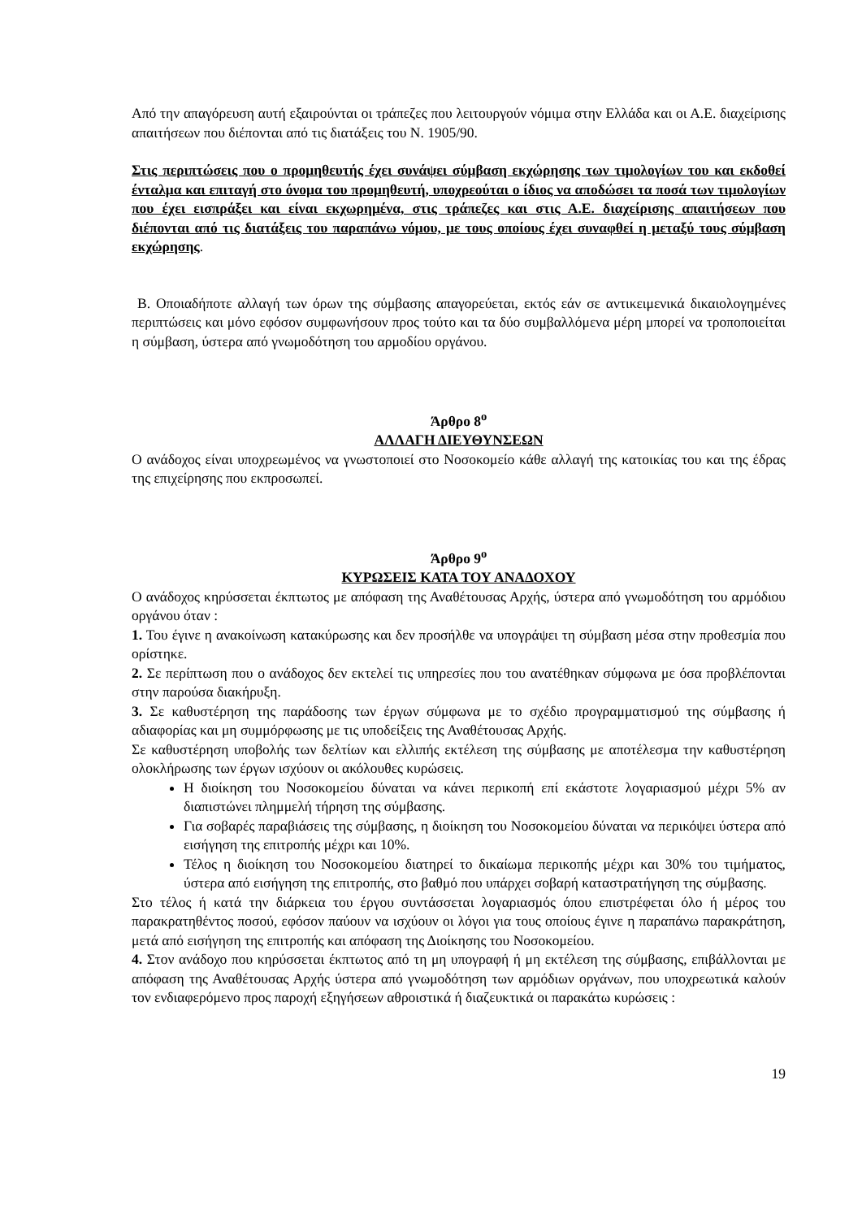Από την απαγόρευση αυτή εξαιρούνται οι τράπεζες που λειτουργούν νόμιμα στην Ελλάδα και οι Α.Ε. διαχείρισης απαιτήσεων που διέπονται από τις διατάξεις του Ν. 1905/90.
Στις περιπτώσεις που ο προμηθευτής έχει συνάψει σύμβαση εκχώρησης των τιμολογίων του και εκδοθεί ένταλμα και επιταγή στο όνομα του προμηθευτή, υποχρεούται ο ίδιος να αποδώσει τα ποσά των τιμολογίων που έχει εισπράξει και είναι εκχωρημένα, στις τράπεζες και στις Α.Ε. διαχείρισης απαιτήσεων που διέπονται από τις διατάξεις του παραπάνω νόμου, με τους οποίους έχει συναφθεί η μεταξύ τους σύμβαση εκχώρησης.
Β. Οποιαδήποτε αλλαγή των όρων της σύμβασης απαγορεύεται, εκτός εάν σε αντικειμενικά δικαιολογημένες περιπτώσεις και μόνο εφόσον συμφωνήσουν προς τούτο και τα δύο συμβαλλόμενα μέρη μπορεί να τροποποιείται η σύμβαση, ύστερα από γνωμοδότηση του αρμοδίου οργάνου.
Άρθρο 8<sup>ο</sup>
ΑΛΛΑΓΗ ΔΙΕΥΘΥΝΣΕΩΝ
Ο ανάδοχος είναι υποχρεωμένος να γνωστοποιεί στο Νοσοκομείο κάθε αλλαγή της κατοικίας του και της έδρας της επιχείρησης που εκπροσωπεί.
Άρθρο 9<sup>ο</sup>
ΚΥΡΩΣΕΙΣ ΚΑΤΑ ΤΟΥ ΑΝΑΔΟΧΟΥ
Ο ανάδοχος κηρύσσεται έκπτωτος με απόφαση της Αναθέτουσας Αρχής, ύστερα από γνωμοδότηση του αρμόδιου οργάνου όταν :
1. Του έγινε η ανακοίνωση κατακύρωσης και δεν προσήλθε να υπογράψει τη σύμβαση μέσα στην προθεσμία που ορίστηκε.
2. Σε περίπτωση που ο ανάδοχος δεν εκτελεί τις υπηρεσίες που του ανατέθηκαν σύμφωνα με όσα προβλέπονται στην παρούσα διακήρυξη.
3. Σε καθυστέρηση της παράδοσης των έργων σύμφωνα με το σχέδιο προγραμματισμού της σύμβασης ή αδιαφορίας και μη συμμόρφωσης με τις υποδείξεις της Αναθέτουσας Αρχής.
Σε καθυστέρηση υποβολής των δελτίων και ελλιπής εκτέλεση της σύμβασης με αποτέλεσμα την καθυστέρηση ολοκλήρωσης των έργων ισχύουν οι ακόλουθες κυρώσεις.
Η διοίκηση του Νοσοκομείου δύναται να κάνει περικοπή επί εκάστοτε λογαριασμού μέχρι 5% αν διαπιστώνει πλημμελή τήρηση της σύμβασης.
Για σοβαρές παραβιάσεις της σύμβασης, η διοίκηση του Νοσοκομείου δύναται να περικόψει ύστερα από εισήγηση της επιτροπής μέχρι και 10%.
Τέλος η διοίκηση του Νοσοκομείου διατηρεί το δικαίωμα περικοπής μέχρι και 30% του τιμήματος, ύστερα από εισήγηση της επιτροπής, στο βαθμό που υπάρχει σοβαρή καταστρατήγηση της σύμβασης.
Στο τέλος ή κατά την διάρκεια του έργου συντάσσεται λογαριασμός όπου επιστρέφεται όλο ή μέρος του παρακρατηθέντος ποσού, εφόσον παύουν να ισχύουν οι λόγοι για τους οποίους έγινε η παραπάνω παρακράτηση, μετά από εισήγηση της επιτροπής και απόφαση της Διοίκησης του Νοσοκομείου.
4. Στον ανάδοχο που κηρύσσεται έκπτωτος από τη μη υπογραφή ή μη εκτέλεση της σύμβασης, επιβάλλονται με απόφαση της Αναθέτουσας Αρχής ύστερα από γνωμοδότηση των αρμόδιων οργάνων, που υποχρεωτικά καλούν τον ενδιαφερόμενο προς παροχή εξηγήσεων αθροιστικά ή διαζευκτικά οι παρακάτω κυρώσεις :
19